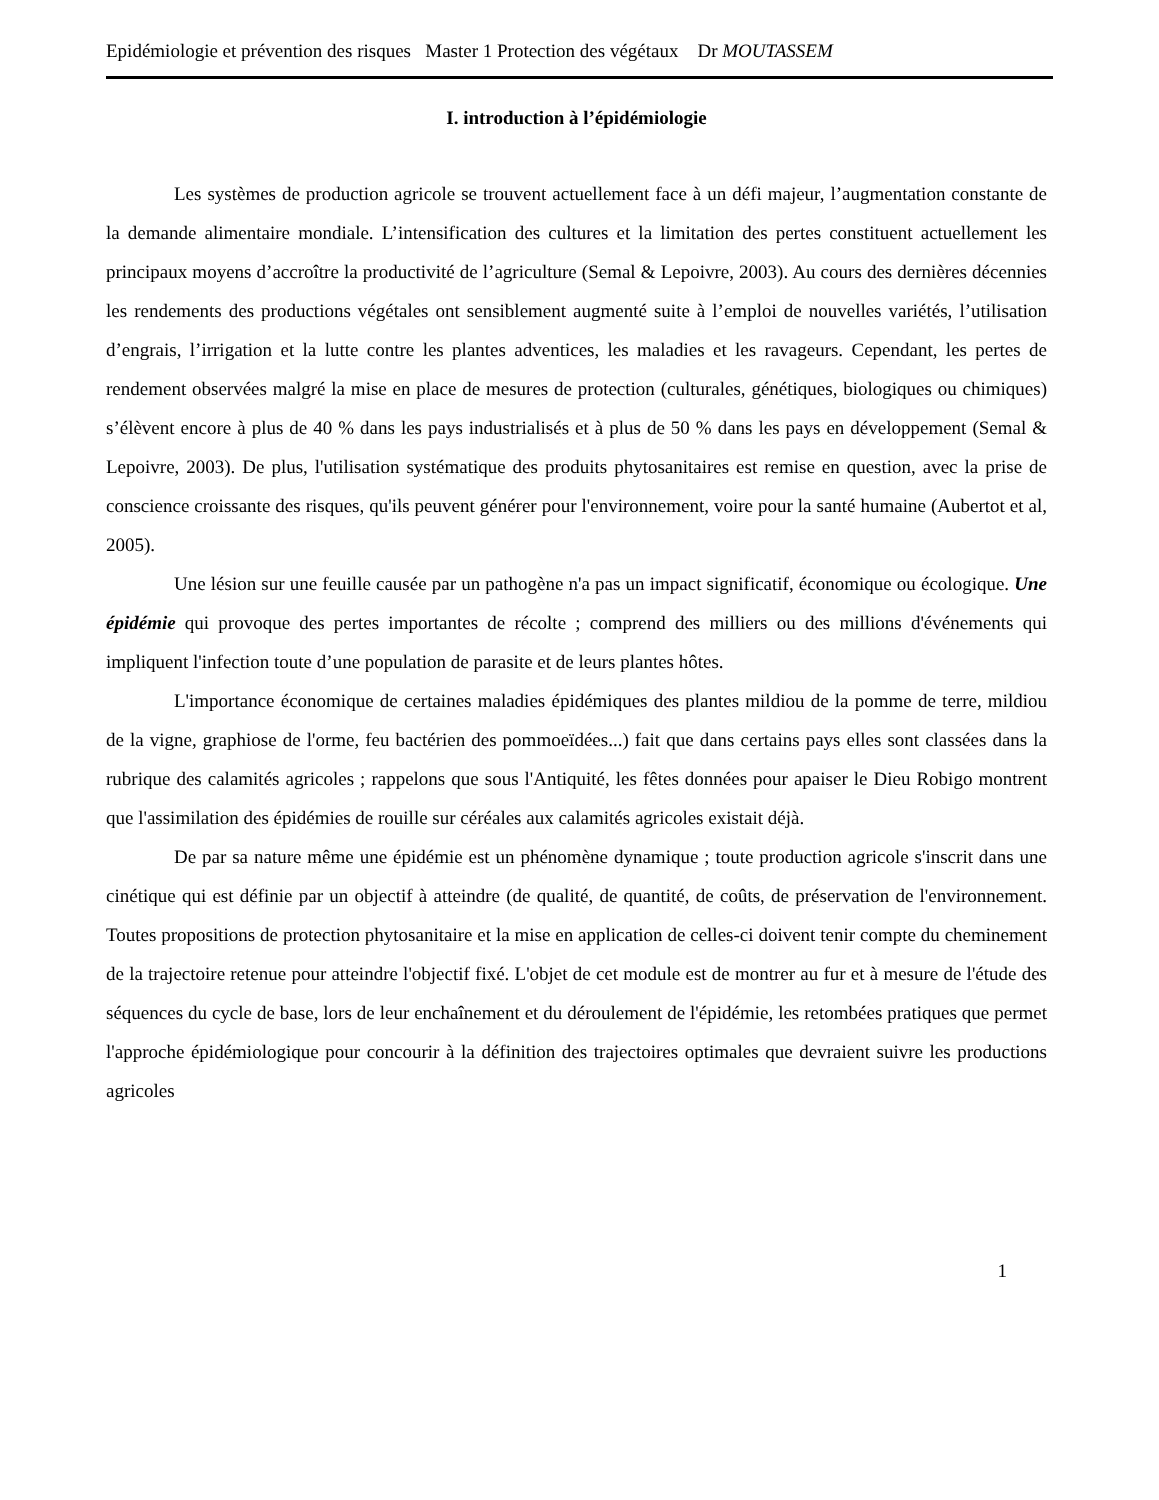Epidémiologie et prévention des risques Master 1 Protection des végétaux Dr MOUTASSEM
I. introduction à l’épidémiologie
Les systèmes de production agricole se trouvent actuellement face à un défi majeur, l’augmentation constante de la demande alimentaire mondiale. L’intensification des cultures et la limitation des pertes constituent actuellement les principaux moyens d’accroître la productivité de l’agriculture (Semal & Lepoivre, 2003). Au cours des dernières décennies les rendements des productions végétales ont sensiblement augmenté suite à l’emploi de nouvelles variétés, l’utilisation d’engrais, l’irrigation et la lutte contre les plantes adventices, les maladies et les ravageurs. Cependant, les pertes de rendement observées malgré la mise en place de mesures de protection (culturales, génétiques, biologiques ou chimiques) s’élèvent encore à plus de 40 % dans les pays industrialisés et à plus de 50 % dans les pays en développement (Semal & Lepoivre, 2003). De plus, l'utilisation systématique des produits phytosanitaires est remise en question, avec la prise de conscience croissante des risques, qu'ils peuvent générer pour l'environnement, voire pour la santé humaine (Aubertot et al, 2005).
Une lésion sur une feuille causée par un pathogène n'a pas un impact significatif, économique ou écologique. Une épidémie qui provoque des pertes importantes de récolte ; comprend des milliers ou des millions d'événements qui impliquent l'infection toute d’une population de parasite et de leurs plantes hôtes.
L'importance économique de certaines maladies épidémiques des plantes mildiou de la pomme de terre, mildiou de la vigne, graphiose de l'orme, feu bactérien des pommoeïdées...) fait que dans certains pays elles sont classées dans la rubrique des calamités agricoles ; rappelons que sous l'Antiquité, les fêtes données pour apaiser le Dieu Robigo montrent que l'assimilation des épidémies de rouille sur céréales aux calamités agricoles existait déjà.
De par sa nature même une épidémie est un phénomène dynamique ; toute production agricole s'inscrit dans une cinétique qui est définie par un objectif à atteindre (de qualité, de quantité, de coûts, de préservation de l'environnement. Toutes propositions de protection phytosanitaire et la mise en application de celles-ci doivent tenir compte du cheminement de la trajectoire retenue pour atteindre l'objectif fixé. L'objet de cet module est de montrer au fur et à mesure de l'étude des séquences du cycle de base, lors de leur enchaînement et du déroulement de l'épidémie, les retombées pratiques que permet l'approche épidémiologique pour concourir à la définition des trajectoires optimales que devraient suivre les productions agricoles
1